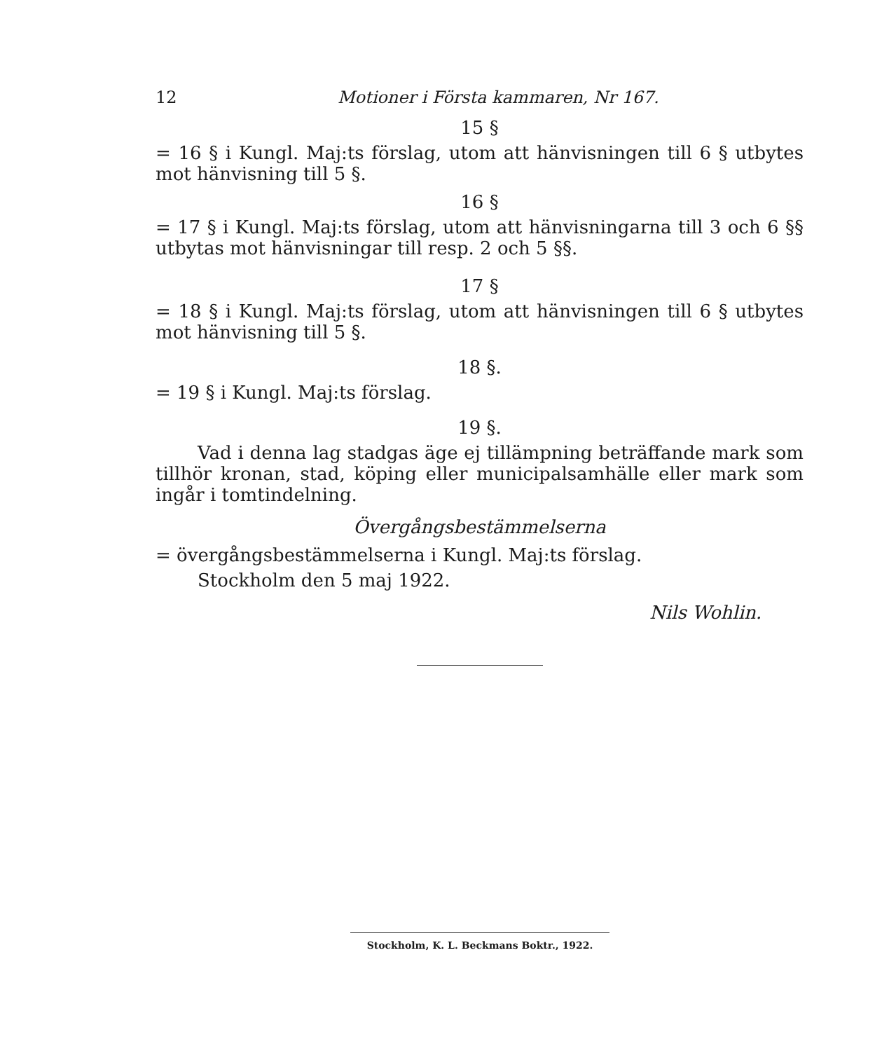12 Motioner i Första kammaren, Nr 167.
15 §
= 16 § i Kungl. Maj:ts förslag, utom att hänvisningen till 6 § utbytes mot hänvisning till 5 §.
16 §
= 17 § i Kungl. Maj:ts förslag, utom att hänvisningarna till 3 och 6 §§ utbytas mot hänvisningar till resp. 2 och 5 §§.
17 §
= 18 § i Kungl. Maj:ts förslag, utom att hänvisningen till 6 § utbytes mot hänvisning till 5 §.
18 §.
= 19 § i Kungl. Maj:ts förslag.
19 §.
Vad i denna lag stadgas äge ej tillämpning beträffande mark som tillhör kronan, stad, köping eller municipalsamhälle eller mark som ingår i tomtindelning.
Övergångsbestämmelserna
= övergångsbestämmelserna i Kungl. Maj:ts förslag.
Stockholm den 5 maj 1922.
Nils Wohlin.
Stockholm, K. L. Beckmans Boktr., 1922.